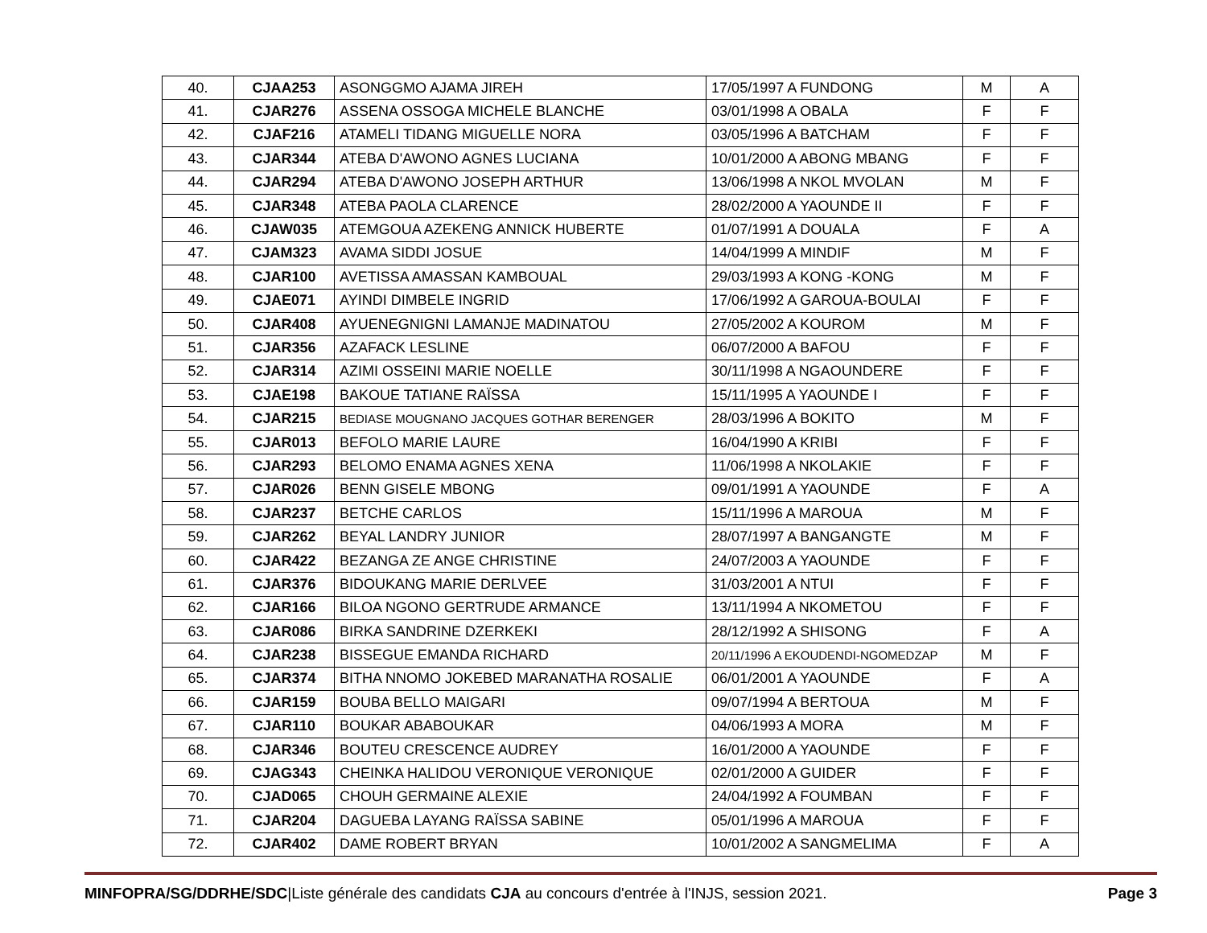| 40. | CJAA253 | ASONGGMO AJAMA JIREH | 17/05/1997 A FUNDONG | M | A |
| 41. | CJAR276 | ASSENA OSSOGA MICHELE BLANCHE | 03/01/1998 A OBALA | F | F |
| 42. | CJAF216 | ATAMELI TIDANG MIGUELLE NORA | 03/05/1996 A BATCHAM | F | F |
| 43. | CJAR344 | ATEBA D'AWONO AGNES LUCIANA | 10/01/2000 A ABONG MBANG | F | F |
| 44. | CJAR294 | ATEBA D'AWONO JOSEPH ARTHUR | 13/06/1998 A NKOL MVOLAN | M | F |
| 45. | CJAR348 | ATEBA PAOLA CLARENCE | 28/02/2000 A YAOUNDE II | F | F |
| 46. | CJAW035 | ATEMGOUA AZEKENG ANNICK HUBERTE | 01/07/1991 A DOUALA | F | A |
| 47. | CJAM323 | AVAMA SIDDI JOSUE | 14/04/1999 A MINDIF | M | F |
| 48. | CJAR100 | AVETISSA AMASSAN KAMBOUAL | 29/03/1993 A KONG -KONG | M | F |
| 49. | CJAE071 | AYINDI DIMBELE INGRID | 17/06/1992 A GAROUA-BOULAI | F | F |
| 50. | CJAR408 | AYUENEGNIGNI LAMANJE MADINATOU | 27/05/2002 A KOUROM | M | F |
| 51. | CJAR356 | AZAFACK LESLINE | 06/07/2000 A BAFOU | F | F |
| 52. | CJAR314 | AZIMI OSSEINI MARIE NOELLE | 30/11/1998 A NGAOUNDERE | F | F |
| 53. | CJAE198 | BAKOUE TATIANE RAÏSSA | 15/11/1995 A YAOUNDE I | F | F |
| 54. | CJAR215 | BEDIASE MOUGNANO JACQUES GOTHAR BERENGER | 28/03/1996 A BOKITO | M | F |
| 55. | CJAR013 | BEFOLO MARIE LAURE | 16/04/1990 A KRIBI | F | F |
| 56. | CJAR293 | BELOMO ENAMA AGNES XENA | 11/06/1998 A NKOLAKIE | F | F |
| 57. | CJAR026 | BENN GISELE MBONG | 09/01/1991 A YAOUNDE | F | A |
| 58. | CJAR237 | BETCHE CARLOS | 15/11/1996 A MAROUA | M | F |
| 59. | CJAR262 | BEYAL LANDRY JUNIOR | 28/07/1997 A BANGANGTE | M | F |
| 60. | CJAR422 | BEZANGA ZE ANGE CHRISTINE | 24/07/2003 A YAOUNDE | F | F |
| 61. | CJAR376 | BIDOUKANG MARIE DERLVEE | 31/03/2001 A NTUI | F | F |
| 62. | CJAR166 | BILOA NGONO GERTRUDE ARMANCE | 13/11/1994 A NKOMETOU | F | F |
| 63. | CJAR086 | BIRKA SANDRINE DZERKEKI | 28/12/1992 A SHISONG | F | A |
| 64. | CJAR238 | BISSEGUE EMANDA RICHARD | 20/11/1996 A EKOUDENDI-NGOMEDZAP | M | F |
| 65. | CJAR374 | BITHA NNOMO JOKEBED MARANATHA ROSALIE | 06/01/2001 A YAOUNDE | F | A |
| 66. | CJAR159 | BOUBA BELLO MAIGARI | 09/07/1994 A BERTOUA | M | F |
| 67. | CJAR110 | BOUKAR ABABOUKAR | 04/06/1993 A MORA | M | F |
| 68. | CJAR346 | BOUTEU CRESCENCE AUDREY | 16/01/2000 A YAOUNDE | F | F |
| 69. | CJAG343 | CHEINKA HALIDOU VERONIQUE VERONIQUE | 02/01/2000 A GUIDER | F | F |
| 70. | CJAD065 | CHOUH GERMAINE ALEXIE | 24/04/1992 A FOUMBAN | F | F |
| 71. | CJAR204 | DAGUEBA LAYANG RAÏSSA SABINE | 05/01/1996 A MAROUA | F | F |
| 72. | CJAR402 | DAME ROBERT BRYAN | 10/01/2002 A SANGMELIMA | F | A |
MINFOPRA/SG/DDRHE/SDC|Liste générale des candidats CJA au concours d'entrée à l'INJS, session 2021. Page 3